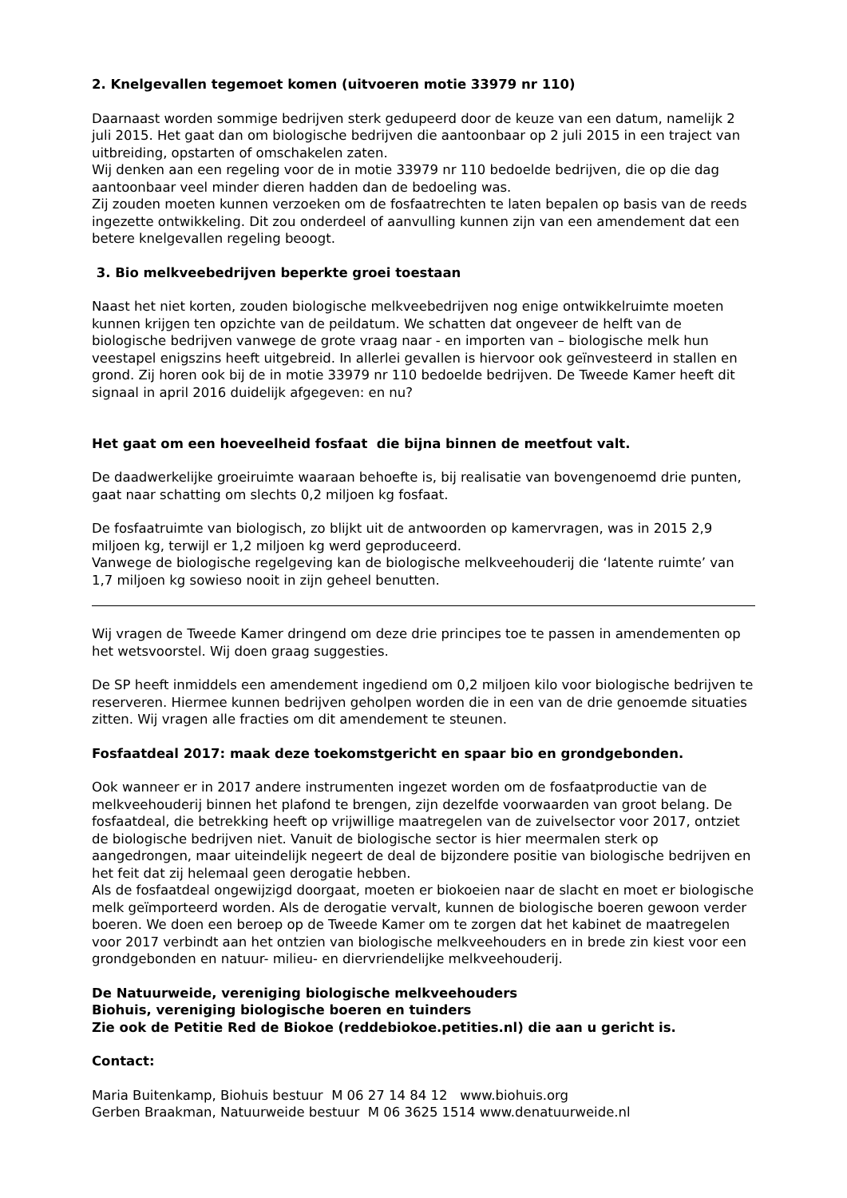2. Knelgevallen tegemoet komen (uitvoeren motie 33979 nr 110)
Daarnaast worden sommige bedrijven sterk gedupeerd door de keuze van een datum, namelijk 2 juli 2015. Het gaat dan om biologische bedrijven die aantoonbaar op 2 juli 2015 in een traject van uitbreiding, opstarten of omschakelen zaten.
Wij denken aan een regeling voor de in motie 33979 nr 110 bedoelde bedrijven, die op die dag aantoonbaar veel minder dieren hadden dan de bedoeling was.
Zij zouden moeten kunnen verzoeken om de fosfaatrechten te laten bepalen op basis van de reeds ingezette ontwikkeling. Dit zou onderdeel of aanvulling kunnen zijn van een amendement dat een betere knelgevallen regeling beoogt.
3. Bio melkveebedrijven beperkte groei toestaan
Naast het niet korten, zouden biologische melkveebedrijven nog enige ontwikkelruimte moeten kunnen krijgen ten opzichte van de peildatum. We schatten dat ongeveer de helft van de biologische bedrijven vanwege de grote vraag naar - en importen van – biologische melk hun veestapel enigszins heeft uitgebreid. In allerlei gevallen is hiervoor ook geïnvesteerd in stallen en grond. Zij horen ook bij de in motie 33979 nr 110 bedoelde bedrijven. De Tweede Kamer heeft dit signaal in april 2016 duidelijk afgegeven: en nu?
Het gaat om een hoeveelheid fosfaat die bijna binnen de meetfout valt.
De daadwerkelijke groeiruimte waaraan behoefte is, bij realisatie van bovengenoemd drie punten, gaat naar schatting om slechts 0,2 miljoen kg fosfaat.
De fosfaatruimte van biologisch, zo blijkt uit de antwoorden op kamervragen, was in 2015 2,9 miljoen kg, terwijl er 1,2 miljoen kg werd geproduceerd.
Vanwege de biologische regelgeving kan de biologische melkveehouderij die ‘latente ruimte’ van 1,7 miljoen kg sowieso nooit in zijn geheel benutten.
Wij vragen de Tweede Kamer dringend om deze drie principes toe te passen in amendementen op het wetsvoorstel. Wij doen graag suggesties.
De SP heeft inmiddels een amendement ingediend om 0,2 miljoen kilo voor biologische bedrijven te reserveren. Hiermee kunnen bedrijven geholpen worden die in een van de drie genoemde situaties zitten. Wij vragen alle fracties om dit amendement te steunen.
Fosfaatdeal 2017: maak deze toekomstgericht en spaar bio en grondgebonden.
Ook wanneer er in 2017 andere instrumenten ingezet worden om de fosfaatproductie van de melkveehouderij binnen het plafond te brengen, zijn dezelfde voorwaarden van groot belang. De fosfaatdeal, die betrekking heeft op vrijwillige maatregelen van de zuivelsector voor 2017, ontziet de biologische bedrijven niet. Vanuit de biologische sector is hier meermalen sterk op aangedrongen, maar uiteindelijk negeert de deal de bijzondere positie van biologische bedrijven en het feit dat zij helemaal geen derogatie hebben.
Als de fosfaatdeal ongewijzigd doorgaat, moeten er biokoeien naar de slacht en moet er biologische melk geïmporteerd worden. Als de derogatie vervalt, kunnen de biologische boeren gewoon verder boeren. We doen een beroep op de Tweede Kamer om te zorgen dat het kabinet de maatregelen voor 2017 verbindt aan het ontzien van biologische melkveehouders en in brede zin kiest voor een grondgebonden en natuur- milieu- en diervriendelijke melkveehouderij.
De Natuurweide, vereniging biologische melkveehouders
Biohuis, vereniging biologische boeren en tuinders
Zie ook de Petitie Red de Biokoe (reddebiokoe.petities.nl) die aan u gericht is.
Contact:
Maria Buitenkamp, Biohuis bestuur M 06 27 14 84 12 www.biohuis.org
Gerben Braakman, Natuurweide bestuur M 06 3625 1514 www.denatuurweide.nl